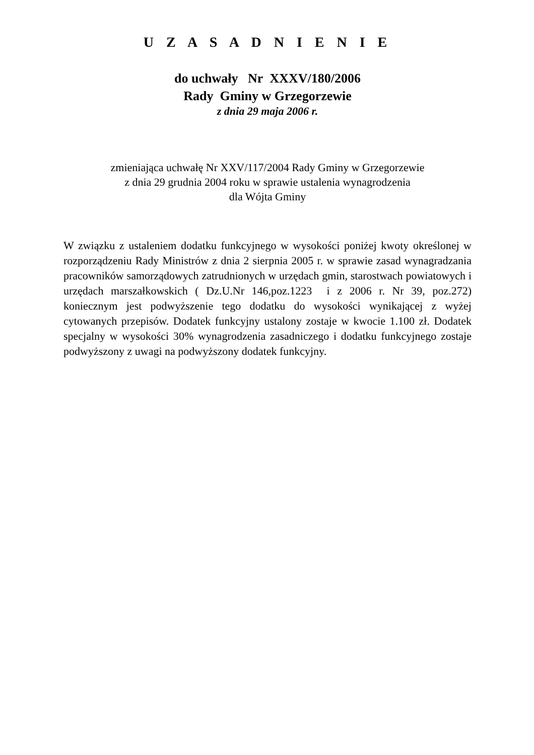U Z A S A D N I E N I E
do uchwały Nr XXXV/180/2006
Rady Gminy w Grzegorzewie
z dnia 29 maja 2006 r.
zmieniająca uchwałę Nr XXV/117/2004 Rady Gminy w Grzegorzewie
z dnia 29 grudnia 2004 roku w sprawie ustalenia wynagrodzenia
dla Wójta Gminy
W związku z ustaleniem dodatku funkcyjnego w wysokości poniżej kwoty określonej w rozporządzeniu Rady Ministrów z dnia 2 sierpnia 2005 r. w sprawie zasad wynagradzania pracowników samorządowych zatrudnionych w urzędach gmin, starostwach powiatowych i urzędach marszałkowskich ( Dz.U.Nr 146,poz.1223 i z 2006 r. Nr 39, poz.272) koniecznym jest podwyższenie tego dodatku do wysokości wynikającej z wyżej cytowanych przepisów. Dodatek funkcyjny ustalony zostaje w kwocie 1.100 zł. Dodatek specjalny w wysokości 30% wynagrodzenia zasadniczego i dodatku funkcyjnego zostaje podwyższony z uwagi na podwyższony dodatek funkcyjny.